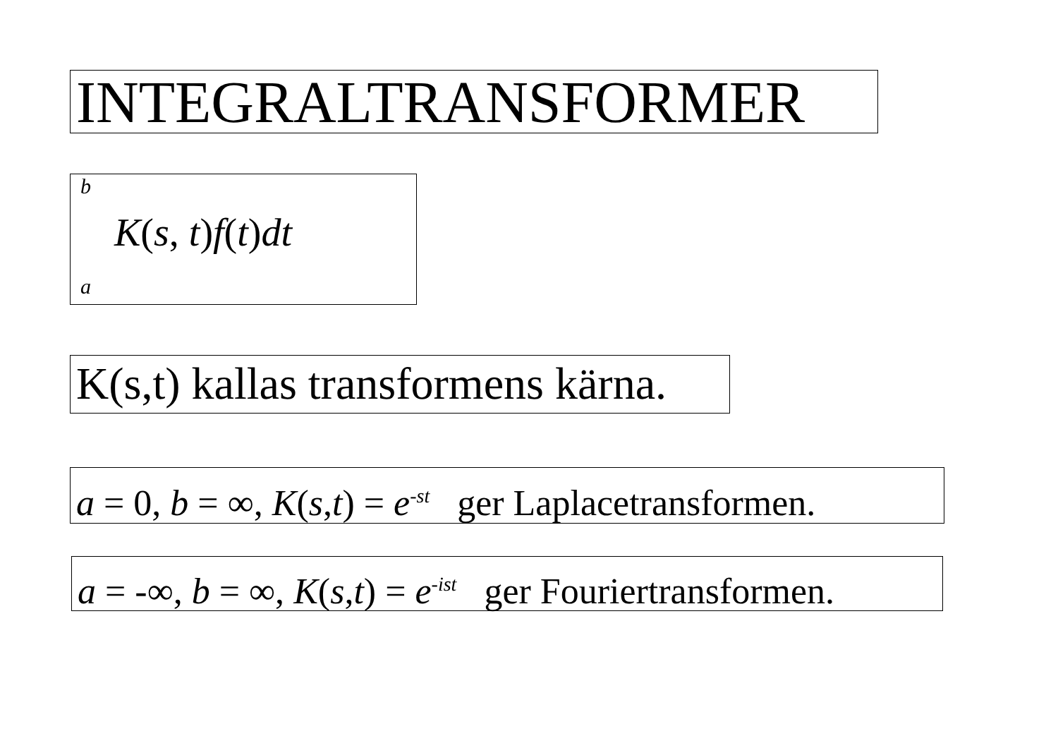INTEGRALTRANSFORMER
b
K(s, t)f(t)dt
a
K(s,t) kallas transformens kärna.
a = 0, b = ∞, K(s,t) = e<sup>-st</sup> ger Laplacetransformen.
a = -∞, b = ∞, K(s,t) = e<sup>-ist</sup> ger Fouriertransformen.